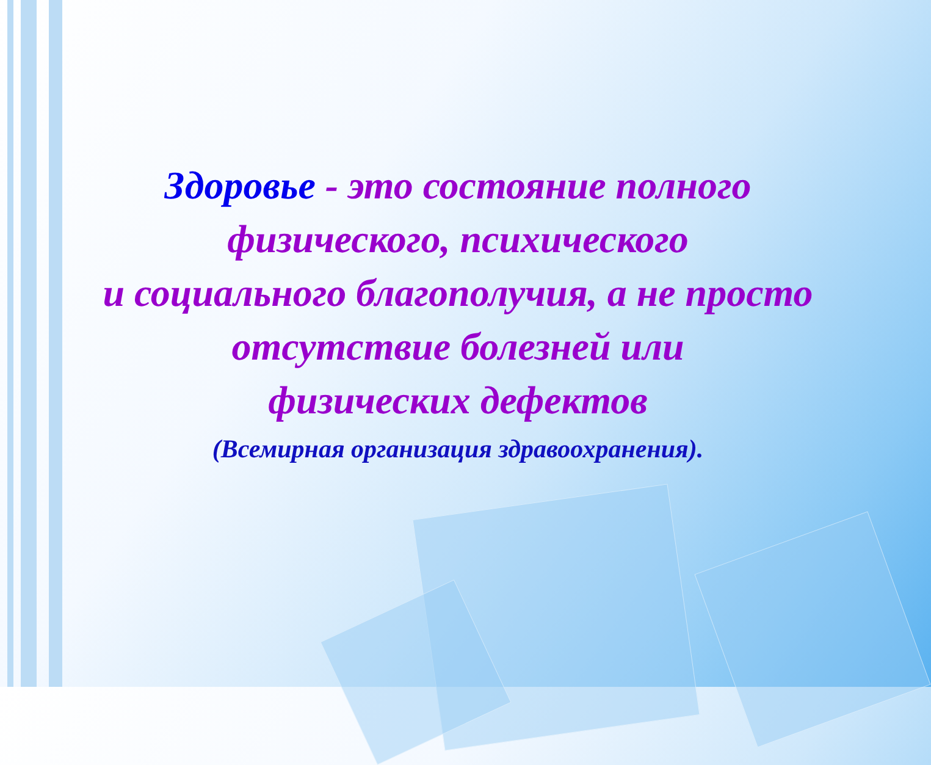Здоровье - это состояние полного
физического, психического
и социального благополучия, а не просто
отсутствие болезней или
физических дефектов
(Всемирная организация здравоохранения).